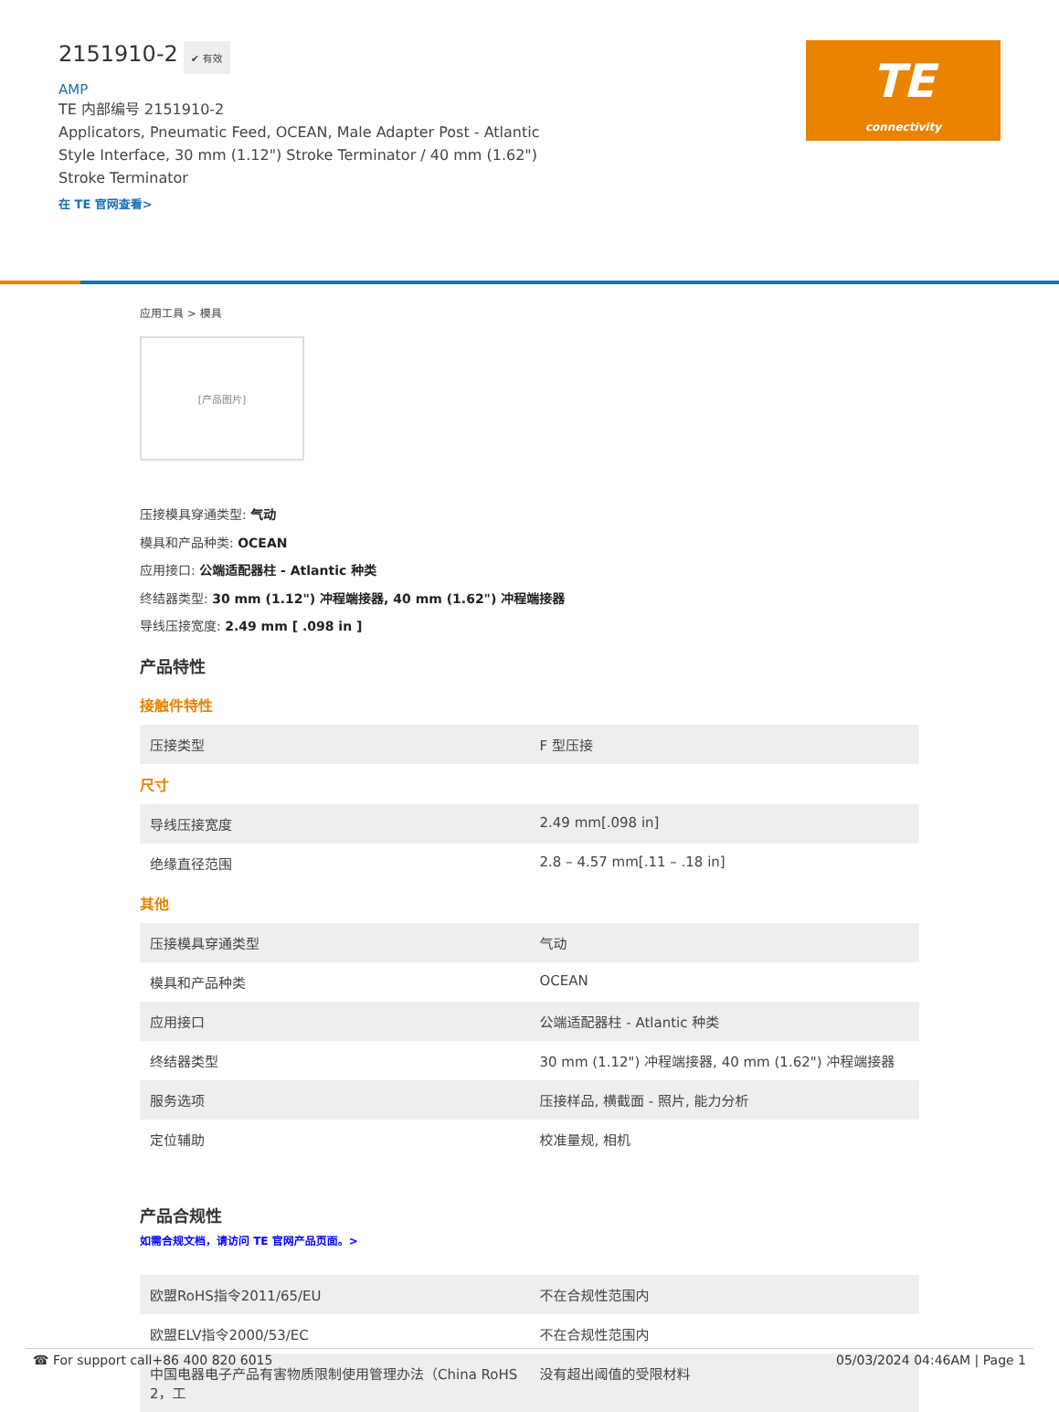2151910-2
✔ 有效
AMP
TE 内部编号 2151910-2
Applicators, Pneumatic Feed, OCEAN, Male Adapter Post - Atlantic
Style Interface, 30 mm (1.12") Stroke Terminator / 40 mm (1.62")
Stroke Terminator
在 TE 官网查看>
TE
connectivity
应用工具 > 模具
[产品图片]
压接模具穿通类型: 气动
模具和产品种类: OCEAN
应用接口: 公端适配器柱 - Atlantic 种类
终结器类型: 30 mm (1.12") 冲程端接器, 40 mm (1.62") 冲程端接器
导线压接宽度: 2.49 mm [ .098 in ]
产品特性
接触件特性
| 压接类型 | F 型压接 |
尺寸
| 导线压接宽度 | 2.49 mm[.098 in] |
| 绝缘直径范围 | 2.8 – 4.57 mm[.11 – .18 in] |
其他
| 压接模具穿通类型 | 气动 |
| 模具和产品种类 | OCEAN |
| 应用接口 | 公端适配器柱 - Atlantic 种类 |
| 终结器类型 | 30 mm (1.12") 冲程端接器, 40 mm (1.62") 冲程端接器 |
| 服务选项 | 压接样品, 横截面 - 照片, 能力分析 |
| 定位辅助 | 校准量规, 相机 |
产品合规性
如需合规文档，请访问 TE 官网产品页面。>
| 欧盟RoHS指令2011/65/EU | 不在合规性范围内 |
| 欧盟ELV指令2000/53/EC | 不在合规性范围内 |
| 中国电器电子产品有害物质限制使用管理办法（China RoHS 2，工 | 没有超出阈值的受限材料 |
☎ For support call+86 400 820 6015 05/03/2024 04:46AM | Page 1